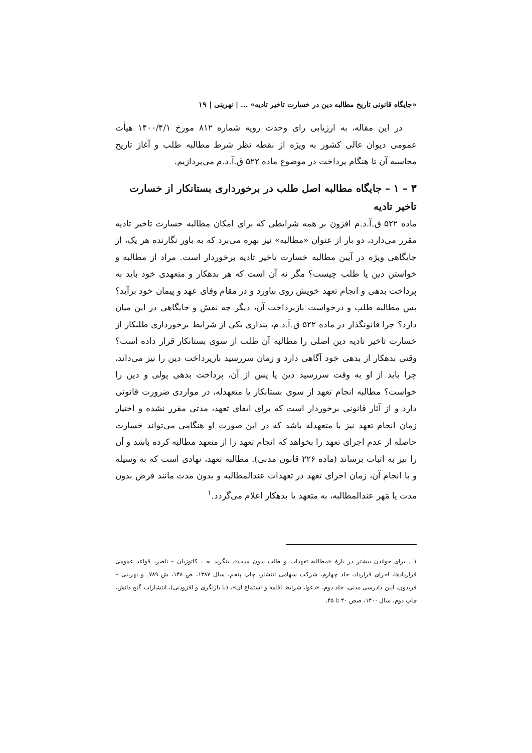«جایگاه قانونی تاریخ مطالبه دین در خسارت تاخیر تادیه» ... | نهرینی | ۱۹
در این مقاله، به ارزیابی رای وحدت رویه شماره ۸۱۲ مورخ ۱۴۰۰/۴/۱ هیأت عمومی دیوان عالی کشور به ویژه از نقطه نظر شرط مطالبه طلب و آغاز تاریخ محاسبه آن تا هنگام پرداخت در موضوع ماده ۵۲۲ ق.آ.د.م می‌پردازیم.
۳ – ۱ – جایگاه مطالبه اصل طلب در برخورداری بستانکار از خسارت تاخیر تادیه
ماده ۵۲۲ ق.آ.د.م افزون بر همه شرایطی که برای امکان مطالبه خسارت تاخیر تادیه مقرر می‌دارد، دو بار از عنوان «مطالبه» نیز بهره می‌برد که به باور نگارنده هر یک، از جایگاهی ویژه در آیین مطالبه خسارت تاخیر تادیه برخوردار است. مراد از مطالبه و خواستن دین یا طلب چیست؟ مگر نه آن است که هر بدهکار و متعهدی خود باید به پرداخت بدهی و انجام تعهد خویش روی بیاورد و در مقام وفای عهد و پیمان خود برآید؟ پس مطالبه طلب و درخواست بازپرداخت آن، دیگر چه نقش و جایگاهی در این میان دارد؟ چرا قانونگذار در ماده ۵۲۲ ق.آ.د.م، پنداری یکی از شرایط برخورداری طلبکار از خسارت تاخیر تادیه دین اصلی را مطالبه آن طلب از سوی بستانکار قرار داده است؟ وقتی بدهکار از بدهی خود آگاهی دارد و زمان سررسید بازپرداخت دین را نیز می‌داند، چرا باید از او به وقت سررسید دین یا پس از آن، پرداخت بدهی پولی و دین را خواست؟ مطالبه انجام تعهد از سوی بستانکار یا متعهدله، در مواردی ضرورت قانونی دارد و از آثار قانونی برخوردار است که برای ایفای تعهد، مدتی مقرر نشده و اختیار زمان انجام تعهد نیز با متعهدله باشد که در این صورت او هنگامی می‌تواند خسارت حاصله از عدم اجرای تعهد را بخواهد که انجام تعهد را از متعهد مطالبه کرده باشد و آن را نیز به اثبات برساند (ماده ۲۲۶ قانون مدنی). مطالبه تعهد، نهادی است که به وسیله و با انجام آن، زمان اجرای تعهد در تعهدات عندالمطالبه و بدون مدت مانند قرض بدون مدت یا مَهر عندالمطالبه، به متعهد یا بدهکار اعلام می‌گردد.<sup>۱</sup>
۱ . برای خواندن بیشتر در بارهٔ «مطالبه تعهدات و طلب بدون مدت»، بنگرید به : کاتوزیان – ناصر، قواعد عمومی قراردادها، اجرای قرارداد، جلد چهارم، شرکت سهامی انتشار، چاپ پنجم، سال ۱۳۸۷، ص ۱۴۸، ش ۷۸۹. و نهرینی – فریدون، آیین دادرسی مدنی، جلد دوم، «دعوا، شرایط اقامه و استماع آن»، (با بازنگری و افزودنی)، انتشارات گنج دانش، چاپ دوم، سال ۱۴۰۰، صص ۴۰ تا ۴۵.